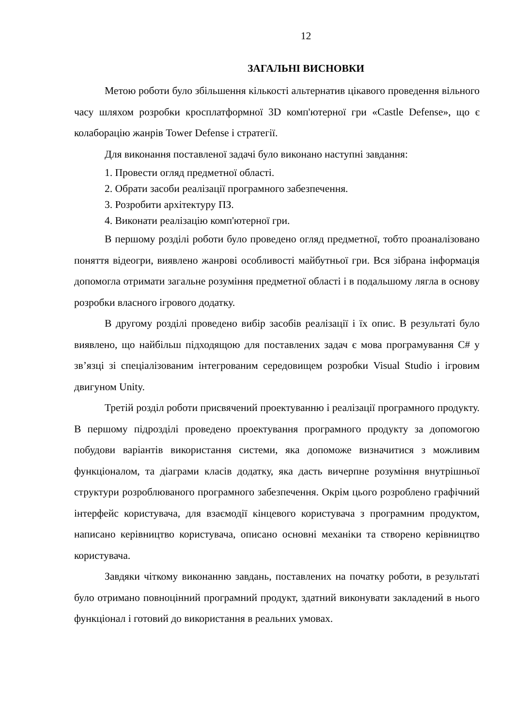12
ЗАГАЛЬНІ ВИСНОВКИ
Метою роботи було збільшення кількості альтернатив цікавого проведення вільного часу шляхом розробки кросплатформної 3D комп'ютерної гри «Castle Defense», що є колаборацію жанрів Tower Defense і стратегії.
Для виконання поставленої задачі було виконано наступні завдання:
1. Провести огляд предметної області.
2. Обрати засоби реалізації програмного забезпечення.
3. Розробити архітектуру ПЗ.
4. Виконати реалізацію комп'ютерної гри.
В першому розділі роботи було проведено огляд предметної, тобто проаналізовано поняття відеогри, виявлено жанрові особливості майбутньої гри. Вся зібрана інформація допомогла отримати загальне розуміння предметної області і в подальшому лягла в основу розробки власного ігрового додатку.
В другому розділі проведено вибір засобів реалізації і їх опис. В результаті було виявлено, що найбільш підходящою для поставлених задач є мова програмування C# у зв’язці зі спеціалізованим інтегрованим середовищем розробки Visual Studio і ігровим двигуном Unity.
Третій розділ роботи присвячений проектуванню і реалізації програмного продукту. В першому підрозділі проведено проектування програмного продукту за допомогою побудови варіантів використання системи, яка допоможе визначитися з можливим функціоналом, та діаграми класів додатку, яка дасть вичерпне розуміння внутрішньої структури розроблюваного програмного забезпечення. Окрім цього розроблено графічний інтерфейс користувача, для взаємодії кінцевого користувача з програмним продуктом, написано керівництво користувача, описано основні механіки та створено керівництво користувача.
Завдяки чіткому виконанню завдань, поставлених на початку роботи, в результаті було отримано повноцінний програмний продукт, здатний виконувати закладений в нього функціонал і готовий до використання в реальних умовах.